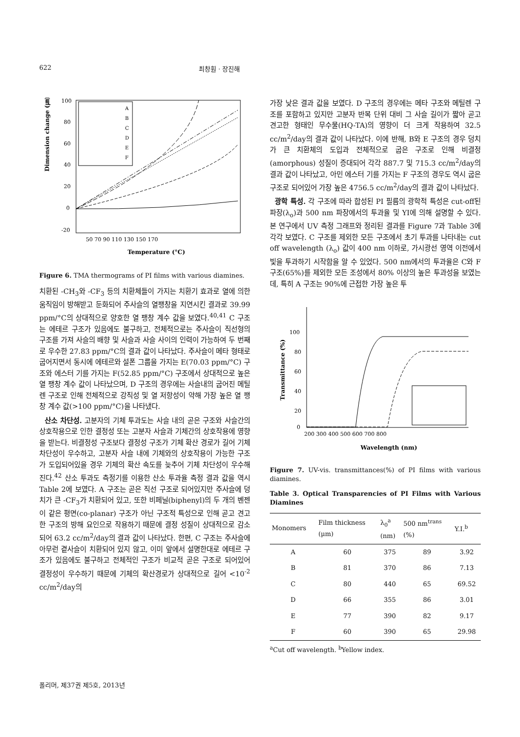622 최창훤 · 장진해
Dimension change (㎛)
100
80
60
40
20
0
-20
50 70 90 110 130 150 170
Temperature (°C)
A
B
C
D
E
F
Figure 6. TMA thermograms of PI films with various diamines.
치환된 -CH<sub>3</sub>와 -CF<sub>3</sub> 등의 치환체들이 가지는 치환기 효과로 열에 의한 움직임이 방해받고 둔화되어 주사슬의 열팽창을 지연시킨 결과로 39.99 ppm/°C의 상대적으로 양호한 열 팽창 계수 값을 보였다.<sup>40,41</sup> C 구조는 에테르 구조가 있음에도 불구하고, 전체적으로는 주사슬이 직선형의 구조를 가져 사슬의 배향 및 사슬과 사슬 사이의 인력이 가능하여 두 번째로 우수한 27.83 ppm/°C의 결과 값이 나타났다. 주사슬이 메타 형태로 굽어지면서 동시에 에테르와 설폰 그룹을 가지는 E(70.03 ppm/°C) 구조와 에스터 기를 가지는 F(52.85 ppm/°C) 구조에서 상대적으로 높은 열 팽창 계수 값이 나타났으며, D 구조의 경우에는 사슬내의 굽어진 메틸렌 구조로 인해 전체적으로 강직성 및 열 저항성이 약해 가장 높은 열 팽창 계수 값(>100 ppm/°C)을 나타냈다.
산소 차단성. 고분자의 기체 투과도는 사슬 내의 곧은 구조와 사슬간의 상호작용으로 인한 결정성 또는 고분자 사슬과 기체간의 상호작용에 영향을 받는다. 비결정성 구조보다 결정성 구조가 기체 확산 경로가 길어 기체 차단성이 우수하고, 고분자 사슬 내에 기체와의 상호작용이 가능한 구조가 도입되어있을 경우 기체의 확산 속도를 늦추어 기체 차단성이 우수해진다.<sup>42</sup> 산소 투과도 측정기를 이용한 산소 투과율 측정 결과 값을 역시 Table 2에 보였다. A 구조는 곧은 직선 구조로 되어있지만 주사슬에 덩치가 큰 -CF<sub>3</sub>가 치환되어 있고, 또한 비페닐(biphenyl)의 두 개의 벤젠이 같은 평면(co-planar) 구조가 아닌 구조적 특성으로 인해 곧고 견고한 구조의 방해 요인으로 작용하기 때문에 결정 성질이 상대적으로 감소되어 63.2 cc/m<sup>2</sup>/day의 결과 값이 나타났다. 한편, C 구조는 주사슬에 아무런 곁사슬이 치환되어 있지 않고, 이미 앞에서 설명한대로 에테르 구조가 있음에도 불구하고 전체적인 구조가 비교적 곧은 구조로 되어있어 결정성이 우수하기 때문에 기체의 확산경로가 상대적으로 길어 <10<sup>-2</sup> cc/m<sup>2</sup>/day의
가장 낮은 결과 값을 보였다. D 구조의 경우에는 메타 구조와 메틸렌 구조를 포함하고 있지만 고분자 반복 단위 대비 그 사슬 길이가 짧아 곧고 견고한 형태인 무수물(HQ-TA)의 영향이 더 크게 작용하여 32.5 cc/m<sup>2</sup>/day의 결과 값이 나타났다. 이에 반해, B와 E 구조의 경우 덩치가 큰 치환체의 도입과 전체적으로 굽은 구조로 인해 비결정(amorphous) 성질이 증대되어 각각 887.7 및 715.3 cc/m<sup>2</sup>/day의 결과 값이 나타났고, 아민 에스터 기를 가지는 F 구조의 경우도 역시 굽은 구조로 되어있어 가장 높은 4756.5 cc/m<sup>2</sup>/day의 결과 값이 나타났다.
광학 특성. 각 구조에 따라 합성된 PI 필름의 광학적 특성은 cut-off된 파장(λ<sub>o</sub>)과 500 nm 파장에서의 투과율 및 YI에 의해 설명할 수 있다. 본 연구에서 UV 측정 그래프와 정리된 결과를 Figure 7과 Table 3에 각각 보였다. C 구조를 제외한 모든 구조에서 초기 투과를 나타내는 cut off wavelength (λ<sub>o</sub>) 값이 400 nm 이하로, 가시광선 영역 이전에서 빛을 투과하기 시작함을 알 수 있었다. 500 nm에서의 투과율은 C와 F 구조(65%)를 제외한 모든 조성에서 80% 이상의 높은 투과성을 보였는데, 특히 A 구조는 90%에 근접한 가장 높은 투
Transmittance (%)
100
80
60
40
20
0
200 300 400 500 600 700 800
Wavelength (nm)
Figure 7. UV-vis. transmittances(%) of PI films with various diamines.
Table 3. Optical Transparencies of PI Films with Various Diamines
| Monomers | Film thickness (μm) | λ<sub>0</sub><sup>a</sup> (nm) | 500 nm<sup>trans</sup> (%) | Y.I.<sup>b</sup> |
| --- | --- | --- | --- | --- |
| A | 60 | 375 | 89 | 3.92 |
| B | 81 | 370 | 86 | 7.13 |
| C | 80 | 440 | 65 | 69.52 |
| D | 66 | 355 | 86 | 3.01 |
| E | 77 | 390 | 82 | 9.17 |
| F | 60 | 390 | 65 | 29.98 |
<sup>a</sup> Cut off wavelength. <sup>b</sup>Yellow index.
폴리머, 제37권 제5호, 2013년